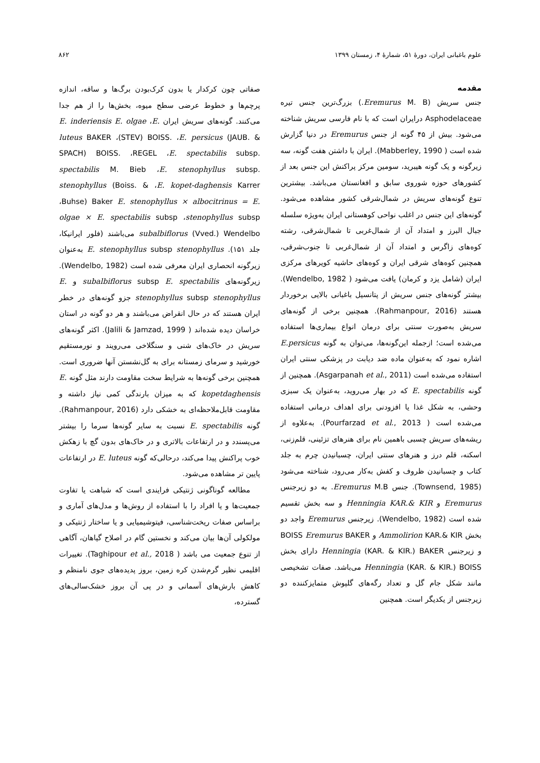علوم باغبانی ایران، دورهٔ ۵۱، شمارهٔ ۴، زمستان ۱۳۹۹ ۸۶۲
مقدمه
جنس سریش (Eremurus M. B.) بزرگ‌ترین جنس تیره Asphodelaceae درایران است که با نام فارسی سریش شناخته می‌شود. بیش از ۴۵ گونه از جنس Eremurus در دنیا گزارش شده است ( Mabberley, 1990). ایران با داشتن هفت گونه، سه زیرگونه و یک گونه هیبرید، سومین مرکز پراکنش این جنس بعد از کشورهای حوزه شوروی سابق و افغانستان می‌باشد. بیشترین تنوع گونه‌های سریش در شمال‌شرقی کشور مشاهده می‌شود. گونه‌های این جنس در اغلب نواحی کوهستانی ایران به‌ویژه سلسله جبال البرز و امتداد آن از شمال‌غربی تا شمال‌شرقی، رشته کوه‌های زاگرس و امتداد آن از شمال‌غربی تا جنوب‌شرقی، همچنین کوه‌های شرقی ایران و کوه‌های حاشیه کویرهای مرکزی ایران (شامل یزد و کرمان) یافت می‌شود ( Wendelbo, 1982). بیشتر گونه‌های جنس سریش از پتانسیل باغبانی بالایی برخوردار هستند (Rahmanpour, 2016). همچنین برخی از گونه‌های سریش به‌صورت سنتی برای درمان انواع بیماری‌ها استفاده می‌شده است؛ ازجمله این‌گونه‌ها، می‌توان به گونه E.persicus اشاره نمود که به‌عنوان ماده ضد دیابت در پزشکی سنتی ایران استفاده می‌شده است (Asgarpanah et al., 2011). همچنین از گونه E. spectabilis که در بهار می‌روید، به‌عنوان یک سبزی وحشی، به شکل غذا یا افزودنی برای اهداف درمانی استفاده می‌شده است ( Pourfarzad et al., 2013). به‌علاوه از ریشه‌های سریش چسبی باهمین نام برای هنرهای تزئینی، قلم‌زنی، اسکنه، قلم درز و هنرهای سنتی ایران، چسبانیدن چرم به جلد کتاب و چسبانیدن ظروف و کفش به‌کار می‌رود، شناخته می‌شود (Townsend, 1985). جنس Eremurus M.B. به دو زیرجنس Eremurus و Henningia KAR.& KIR و سه بخش تقسیم شده است (Wendelbo, 1982). زیرجنس Eremurus واجد دو بخش Ammolirion KAR.& KIR و BOISS Eremurus BAKER و زیرجنس Henningia (KAR. & KIR.) BAKER دارای بخش Henningia (KAR. & KIR.) BOISS می‌باشد. صفات تشخیصی مانند شکل جام گل و تعداد رگه‌های گلپوش متمایزکننده دو زیرجنس از یکدیگر است. همچنین
صفاتی چون کرکدار یا بدون کرک‌بودن برگ‌ها و ساقه، اندازه پرچم‌ها و خطوط عرضی سطح میوه، بخش‌ها را از هم جدا می‌کنند. گونه‌های سریش ایران E. inderiensis E. olgae ،E. luteus BAKER ،(STEV) BOISS. ،E. persicus (JAUB. & SPACH) BOISS. ،REGEL ،E. spectabilis subsp. spectabilis M. Bieb ،E. stenophyllus subsp. stenophyllus (Boiss. & ،E. kopet-daghensis Karrer ،Buhse) Baker E. stenophyllus × albocitrinus = E. olgae × E. spectabilis subsp ،stenophyllus subsp subalbiflorus (Vved.) Wendelbo می‌باشند (فلور ایرانیکا، جلد ۱۵۱). E. stenophyllus subsp stenophyllus به‌عنوان زیرگونه انحصاری ایران معرفی شده است (Wendelbo, 1982). زیرگونه‌های subalbiflorus subsp E. spectabilis و E. stenophyllus subsp stenophyllus جزو گونه‌های در خطر ایران هستند که در حال انقراض می‌باشند و هر دو گونه در استان خراسان دیده شده‌اند ( Jalili & Jamzad, 1999). اکثر گونه‌های سریش در خاک‌های شنی و سنگلاخی می‌رویند و نورمستقیم خورشید و سرمای زمستانه برای به گل‌نشستن آنها ضروری است. همچنین برخی گونه‌ها به شرایط سخت مقاومت دارند مثل گونه E. kopetdaghensis که به میزان بارندگی کمی نیاز داشته و مقاومت قابل‌ملاحظه‌ای به خشکی دارد (Rahmanpour, 2016). گونه E. spectabilis نسبت به سایر گونه‌ها سرما را بیشتر می‌پسندد و در ارتفاعات بالاتری و در خاک‌های بدون گچ با زهکش خوب پراکنش پیدا می‌کند، درحالی‌که گونه E. luteus در ارتفاعات پایین تر مشاهده می‌شود.
مطالعه گوناگونی ژنتیکی فرایندی است که شباهت یا تفاوت جمعیت‌ها و یا افراد را با استفاده از روش‌ها و مدل‌های آماری و براساس صفات ریخت‌شناسی، فیتوشیمیایی و یا ساختار ژنتیکی و مولکولی آن‌ها بیان می‌کند و نخستین گام در اصلاح گیاهان، آگاهی از تنوع جمعیت می باشد ( Taghipour et al., 2018). تغییرات اقلیمی نظیر گرم‌شدن کره زمین، بروز پدیده‌های جوی نامنظم و کاهش بارش‌های آسمانی و در پی آن بروز خشک‌سالی‌های گسترده،